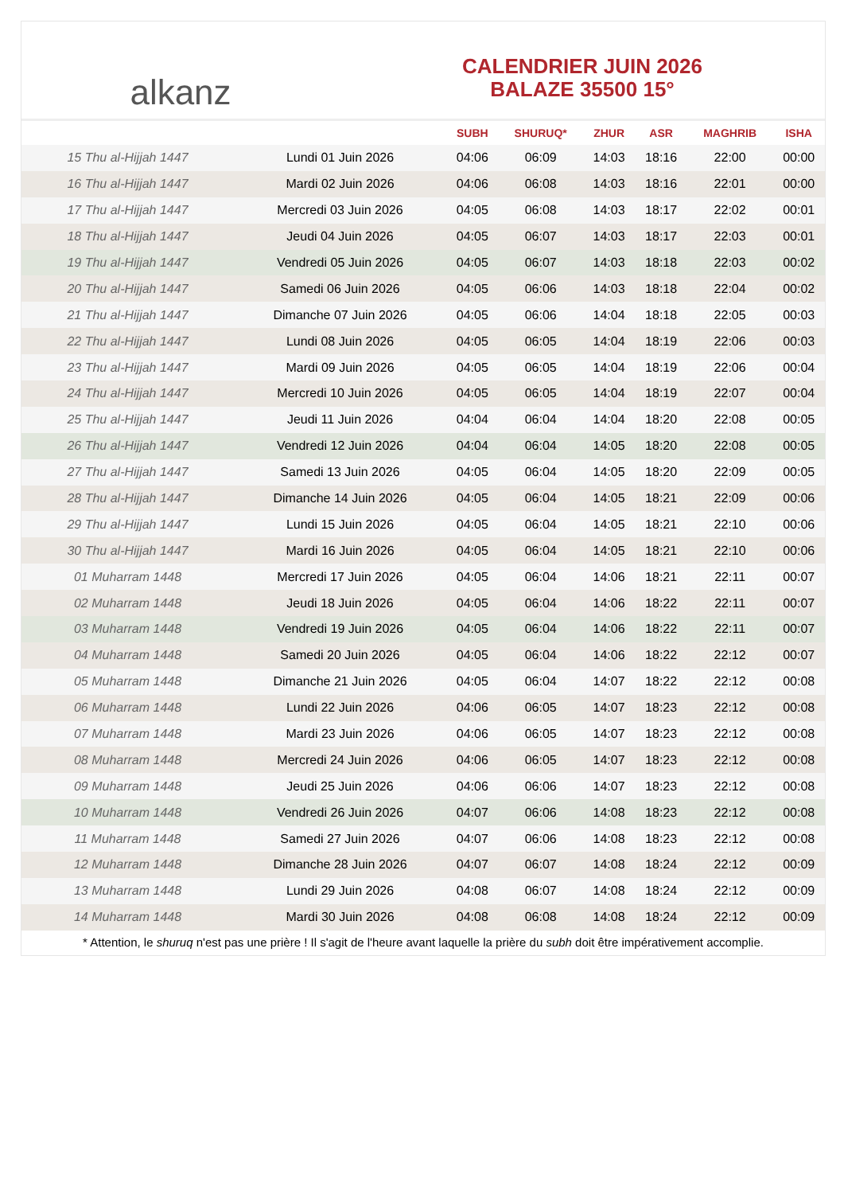alkanz
CALENDRIER JUIN 2026
BALAZE 35500 15°
| | | SUBH | SHURUQ* | ZHUR | ASR | MAGHRIB | ISHA |
| --- | --- | --- | --- | --- | --- | --- | --- |
| 15 Thu al-Hijjah 1447 | Lundi 01 Juin 2026 | 04:06 | 06:09 | 14:03 | 18:16 | 22:00 | 00:00 |
| 16 Thu al-Hijjah 1447 | Mardi 02 Juin 2026 | 04:06 | 06:08 | 14:03 | 18:16 | 22:01 | 00:00 |
| 17 Thu al-Hijjah 1447 | Mercredi 03 Juin 2026 | 04:05 | 06:08 | 14:03 | 18:17 | 22:02 | 00:01 |
| 18 Thu al-Hijjah 1447 | Jeudi 04 Juin 2026 | 04:05 | 06:07 | 14:03 | 18:17 | 22:03 | 00:01 |
| 19 Thu al-Hijjah 1447 | Vendredi 05 Juin 2026 | 04:05 | 06:07 | 14:03 | 18:18 | 22:03 | 00:02 |
| 20 Thu al-Hijjah 1447 | Samedi 06 Juin 2026 | 04:05 | 06:06 | 14:03 | 18:18 | 22:04 | 00:02 |
| 21 Thu al-Hijjah 1447 | Dimanche 07 Juin 2026 | 04:05 | 06:06 | 14:04 | 18:18 | 22:05 | 00:03 |
| 22 Thu al-Hijjah 1447 | Lundi 08 Juin 2026 | 04:05 | 06:05 | 14:04 | 18:19 | 22:06 | 00:03 |
| 23 Thu al-Hijjah 1447 | Mardi 09 Juin 2026 | 04:05 | 06:05 | 14:04 | 18:19 | 22:06 | 00:04 |
| 24 Thu al-Hijjah 1447 | Mercredi 10 Juin 2026 | 04:05 | 06:05 | 14:04 | 18:19 | 22:07 | 00:04 |
| 25 Thu al-Hijjah 1447 | Jeudi 11 Juin 2026 | 04:04 | 06:04 | 14:04 | 18:20 | 22:08 | 00:05 |
| 26 Thu al-Hijjah 1447 | Vendredi 12 Juin 2026 | 04:04 | 06:04 | 14:05 | 18:20 | 22:08 | 00:05 |
| 27 Thu al-Hijjah 1447 | Samedi 13 Juin 2026 | 04:05 | 06:04 | 14:05 | 18:20 | 22:09 | 00:05 |
| 28 Thu al-Hijjah 1447 | Dimanche 14 Juin 2026 | 04:05 | 06:04 | 14:05 | 18:21 | 22:09 | 00:06 |
| 29 Thu al-Hijjah 1447 | Lundi 15 Juin 2026 | 04:05 | 06:04 | 14:05 | 18:21 | 22:10 | 00:06 |
| 30 Thu al-Hijjah 1447 | Mardi 16 Juin 2026 | 04:05 | 06:04 | 14:05 | 18:21 | 22:10 | 00:06 |
| 01 Muharram 1448 | Mercredi 17 Juin 2026 | 04:05 | 06:04 | 14:06 | 18:21 | 22:11 | 00:07 |
| 02 Muharram 1448 | Jeudi 18 Juin 2026 | 04:05 | 06:04 | 14:06 | 18:22 | 22:11 | 00:07 |
| 03 Muharram 1448 | Vendredi 19 Juin 2026 | 04:05 | 06:04 | 14:06 | 18:22 | 22:11 | 00:07 |
| 04 Muharram 1448 | Samedi 20 Juin 2026 | 04:05 | 06:04 | 14:06 | 18:22 | 22:12 | 00:07 |
| 05 Muharram 1448 | Dimanche 21 Juin 2026 | 04:05 | 06:04 | 14:07 | 18:22 | 22:12 | 00:08 |
| 06 Muharram 1448 | Lundi 22 Juin 2026 | 04:06 | 06:05 | 14:07 | 18:23 | 22:12 | 00:08 |
| 07 Muharram 1448 | Mardi 23 Juin 2026 | 04:06 | 06:05 | 14:07 | 18:23 | 22:12 | 00:08 |
| 08 Muharram 1448 | Mercredi 24 Juin 2026 | 04:06 | 06:05 | 14:07 | 18:23 | 22:12 | 00:08 |
| 09 Muharram 1448 | Jeudi 25 Juin 2026 | 04:06 | 06:06 | 14:07 | 18:23 | 22:12 | 00:08 |
| 10 Muharram 1448 | Vendredi 26 Juin 2026 | 04:07 | 06:06 | 14:08 | 18:23 | 22:12 | 00:08 |
| 11 Muharram 1448 | Samedi 27 Juin 2026 | 04:07 | 06:06 | 14:08 | 18:23 | 22:12 | 00:08 |
| 12 Muharram 1448 | Dimanche 28 Juin 2026 | 04:07 | 06:07 | 14:08 | 18:24 | 22:12 | 00:09 |
| 13 Muharram 1448 | Lundi 29 Juin 2026 | 04:08 | 06:07 | 14:08 | 18:24 | 22:12 | 00:09 |
| 14 Muharram 1448 | Mardi 30 Juin 2026 | 04:08 | 06:08 | 14:08 | 18:24 | 22:12 | 00:09 |
* Attention, le shuruq n'est pas une prière ! Il s'agit de l'heure avant laquelle la prière du subh doit être impérativement accomplie.